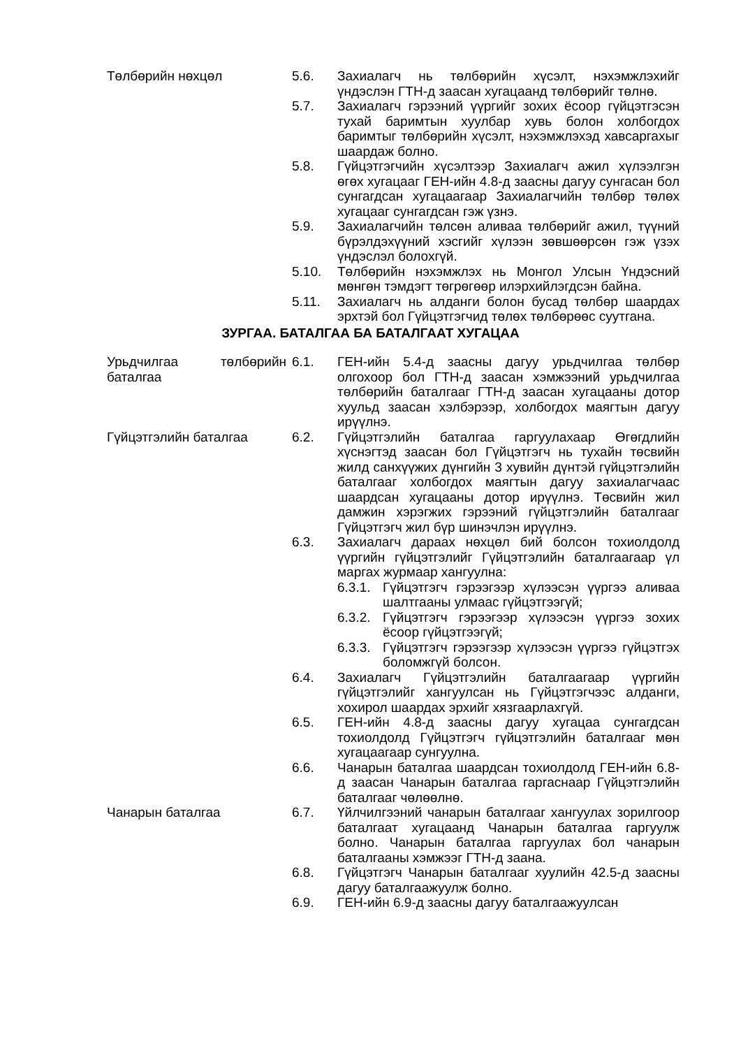Төлбөрийн нөхцөл 5.6. Захиалагч нь төлбөрийн хүсэлт, нэхэмжлэхийг үндэслэн ГТН-д заасан хугацаанд төлбөрийг төлнө.
5.7. Захиалагч гэрээний үүргийг зохих ёсоор гүйцэтгэсэн тухай баримтын хуулбар хувь болон холбогдох баримтыг төлбөрийн хүсэлт, нэхэмжлэхэд хавсаргахыг шаардаж болно.
5.8. Гүйцэтгэгчийн хүсэлтээр Захиалагч ажил хүлээлгэн өгөх хугацааг ГЕН-ийн 4.8-д заасны дагуу сунгасан бол сунгагдсан хугацаагаар Захиалагчийн төлбөр төлөх хугацааг сунгагдсан гэж үзнэ.
5.9. Захиалагчийн төлсөн аливаа төлбөрийг ажил, түүний бүрэлдэхүүний хэсгийг хүлээн зөвшөөрсөн гэж үзэх үндэслэл болохгүй.
5.10. Төлбөрийн нэхэмжлэх нь Монгол Улсын Үндэсний мөнгөн тэмдэгт төгрөгөөр илэрхийлэгдсэн байна.
5.11. Захиалагч нь алданги болон бусад төлбөр шаардах эрхтэй бол Гүйцэтгэгчид төлөх төлбөрөөс суутгана.
ЗУРГАА. БАТАЛГАА БА БАТАЛГААТ ХУГАЦАА
Урьдчилгаа төлбөрийн баталгаа
6.1. ГЕН-ийн 5.4-д заасны дагуу урьдчилгаа төлбөр олгохоор бол ГТН-д заасан хэмжээний урьдчилгаа төлбөрийн баталгааг ГТН-д заасан хугацааны дотор хуульд заасан хэлбэрээр, холбогдох маягтын дагуу ирүүлнэ.
Гүйцэтгэлийн баталгаа 6.2. Гүйцэтгэлийн баталгаа гаргуулахаар Өгөгдлийн хүснэгтэд заасан бол Гүйцэтгэгч нь тухайн төсвийн жилд санхүүжих дүнгийн 3 хувийн дүнтэй гүйцэтгэлийн баталгааг холбогдох маягтын дагуу захиалагчаас шаардсан хугацааны дотор ирүүлнэ. Төсвийн жил дамжин хэрэгжих гэрээний гүйцэтгэлийн баталгааг Гүйцэтгэгч жил бүр шинэчлэн ирүүлнэ.
6.3. Захиалагч дараах нөхцөл бий болсон тохиолдолд үүргийн гүйцэтгэлийг Гүйцэтгэлийн баталгаагаар үл маргах журмаар хангуулна:
6.3.1.
Гүйцэтгэгч гэрээгээр хүлээсэн үүргээ аливаа шалтгааны улмаас гүйцэтгээгүй;
6.3.2.
Гүйцэтгэгч гэрээгээр хүлээсэн үүргээ зохих ёсоор гүйцэтгээгүй;
6.3.3.
Гүйцэтгэгч гэрээгээр хүлээсэн үүргээ гүйцэтгэх боломжгүй болсон.
6.4. Захиалагч Гүйцэтгэлийн баталгаагаар үүргийн гүйцэтгэлийг хангуулсан нь Гүйцэтгэгчээс алданги, хохирол шаардах эрхийг хязгаарлахгүй.
6.5. ГЕН-ийн 4.8-д заасны дагуу хугацаа сунгагдсан тохиолдолд Гүйцэтгэгч гүйцэтгэлийн баталгааг мөн хугацаагаар сунгуулна.
6.6. Чанарын баталгаа шаардсан тохиолдолд ГЕН-ийн 6.8-д заасан Чанарын баталгаа гаргаснаар Гүйцэтгэлийн баталгааг чөлөөлнө.
Чанарын баталгаа 6.7. Үйлчилгээний чанарын баталгааг хангуулах зорилгоор баталгаат хугацаанд Чанарын баталгаа гаргуулж болно. Чанарын баталгаа гаргуулах бол чанарын баталгааны хэмжээг ГТН-д заана.
6.8. Гүйцэтгэгч Чанарын баталгааг хуулийн 42.5-д заасны дагуу баталгаажуулж болно.
6.9. ГЕН-ийн 6.9-д заасны дагуу баталгаажуулсан